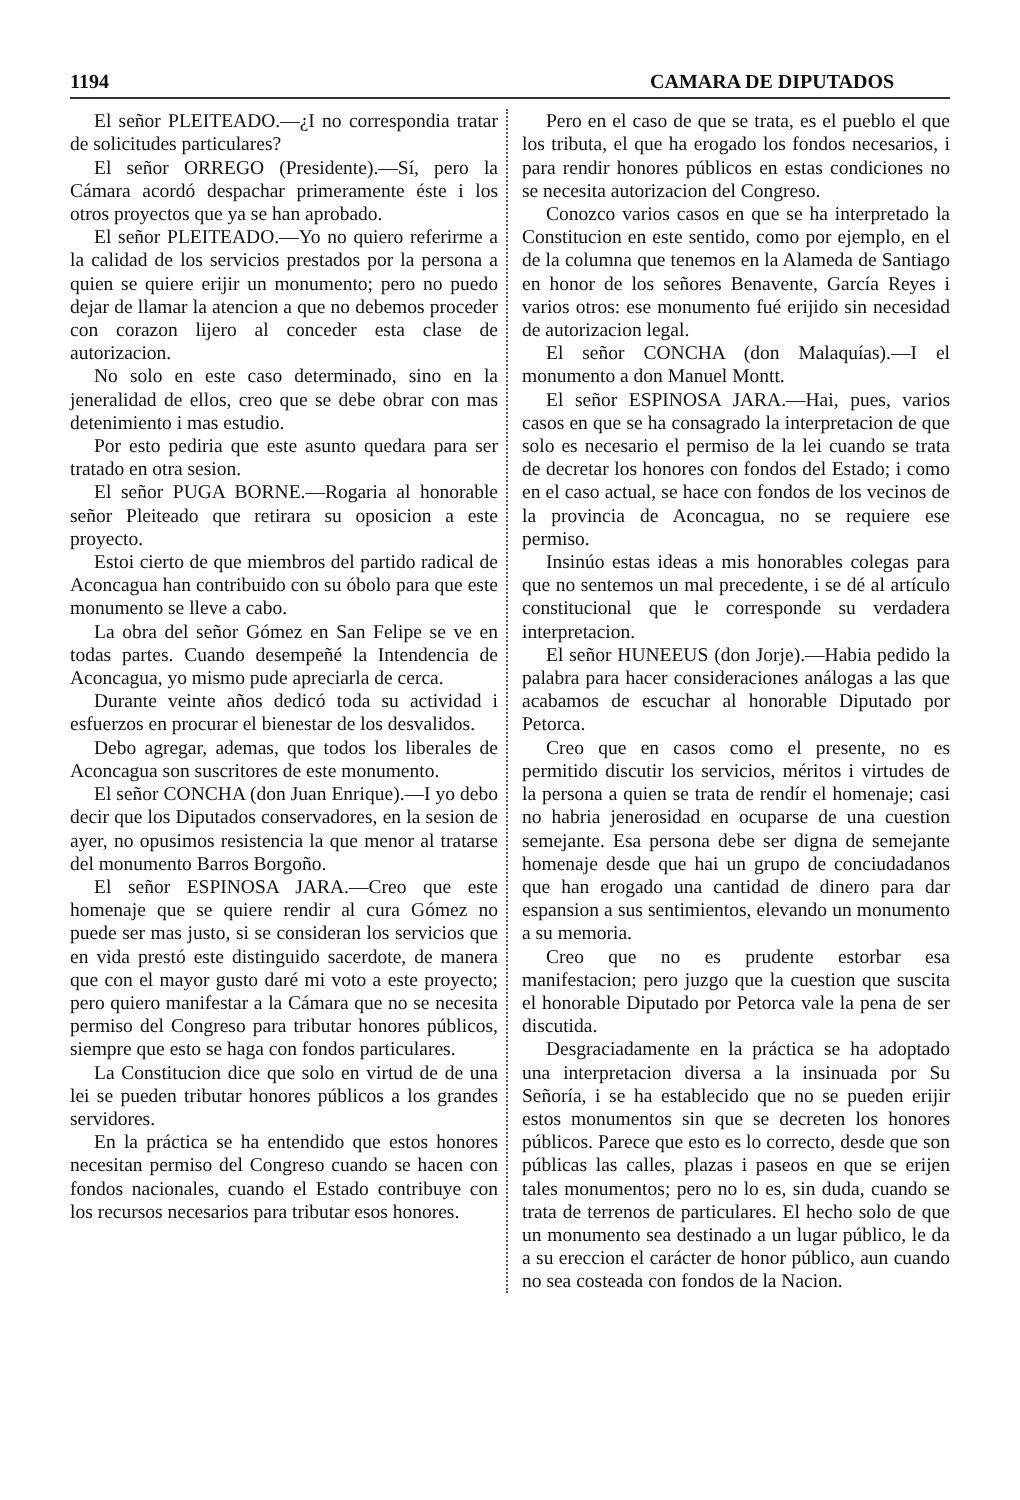1194 CAMARA DE DIPUTADOS
El señor PLEITEADO.—¿I no correspondia tratar de solicitudes particulares?
El señor ORREGO (Presidente).—Sí, pero la Cámara acordó despachar primeramente éste i los otros proyectos que ya se han aprobado.
El señor PLEITEADO.—Yo no quiero referirme a la calidad de los servicios prestados por la persona a quien se quiere erijir un monumento; pero no puedo dejar de llamar la atencion a que no debemos proceder con corazon lijero al conceder esta clase de autorizacion.
No solo en este caso determinado, sino en la jeneralidad de ellos, creo que se debe obrar con mas detenimiento i mas estudio.
Por esto pediria que este asunto quedara para ser tratado en otra sesion.
El señor PUGA BORNE.—Rogaria al honorable señor Pleiteado que retirara su oposicion a este proyecto.
Estoi cierto de que miembros del partido radical de Aconcagua han contribuido con su óbolo para que este monumento se lleve a cabo.
La obra del señor Gómez en San Felipe se ve en todas partes. Cuando desempeñé la Intendencia de Aconcagua, yo mismo pude apreciarla de cerca.
Durante veinte años dedicó toda su actividad i esfuerzos en procurar el bienestar de los desvalidos.
Debo agregar, ademas, que todos los liberales de Aconcagua son suscritores de este monumento.
El señor CONCHA (don Juan Enrique).—I yo debo decir que los Diputados conservadores, en la sesion de ayer, no opusimos resistencia la que menor al tratarse del monumento Barros Borgoño.
El señor ESPINOSA JARA.—Creo que este homenaje que se quiere rendir al cura Gómez no puede ser mas justo, si se consideran los servicios que en vida prestó este distinguido sacerdote, de manera que con el mayor gusto daré mi voto a este proyecto; pero quiero manifestar a la Cámara que no se necesita permiso del Congreso para tributar honores públicos, siempre que esto se haga con fondos particulares.
La Constitucion dice que solo en virtud de de una lei se pueden tributar honores públicos a los grandes servidores.
En la práctica se ha entendido que estos honores necesitan permiso del Congreso cuando se hacen con fondos nacionales, cuando el Estado contribuye con los recursos necesarios para tributar esos honores.
Pero en el caso de que se trata, es el pueblo el que los tributa, el que ha erogado los fondos necesarios, i para rendir honores públicos en estas condiciones no se necesita autorizacion del Congreso.
Conozco varios casos en que se ha interpretado la Constitucion en este sentido, como por ejemplo, en el de la columna que tenemos en la Alameda de Santiago en honor de los señores Benavente, García Reyes i varios otros: ese monumento fué erijido sin necesidad de autorizacion legal.
El señor CONCHA (don Malaquías).—I el monumento a don Manuel Montt.
El señor ESPINOSA JARA.—Hai, pues, varios casos en que se ha consagrado la interpretacion de que solo es necesario el permiso de la lei cuando se trata de decretar los honores con fondos del Estado; i como en el caso actual, se hace con fondos de los vecinos de la provincia de Aconcagua, no se requiere ese permiso.
Insinúo estas ideas a mis honorables colegas para que no sentemos un mal precedente, i se dé al artículo constitucional que le corresponde su verdadera interpretacion.
El señor HUNEEUS (don Jorje).—Habia pedido la palabra para hacer consideraciones análogas a las que acabamos de escuchar al honorable Diputado por Petorca.
Creo que en casos como el presente, no es permitido discutir los servicios, méritos i virtudes de la persona a quien se trata de rendír el homenaje; casi no habria jenerosidad en ocuparse de una cuestion semejante. Esa persona debe ser digna de semejante homenaje desde que hai un grupo de conciudadanos que han erogado una cantidad de dinero para dar espansion a sus sentimientos, elevando un monumento a su memoria.
Creo que no es prudente estorbar esa manifestacion; pero juzgo que la cuestion que suscita el honorable Diputado por Petorca vale la pena de ser discutida.
Desgraciadamente en la práctica se ha adoptado una interpretacion diversa a la insinuada por Su Señoría, i se ha establecido que no se pueden erijir estos monumentos sin que se decreten los honores públicos. Parece que esto es lo correcto, desde que son públicas las calles, plazas i paseos en que se erijen tales monumentos; pero no lo es, sin duda, cuando se trata de terrenos de particulares. El hecho solo de que un monumento sea destinado a un lugar público, le da a su ereccion el carácter de honor público, aun cuando no sea costeada con fondos de la Nacion.